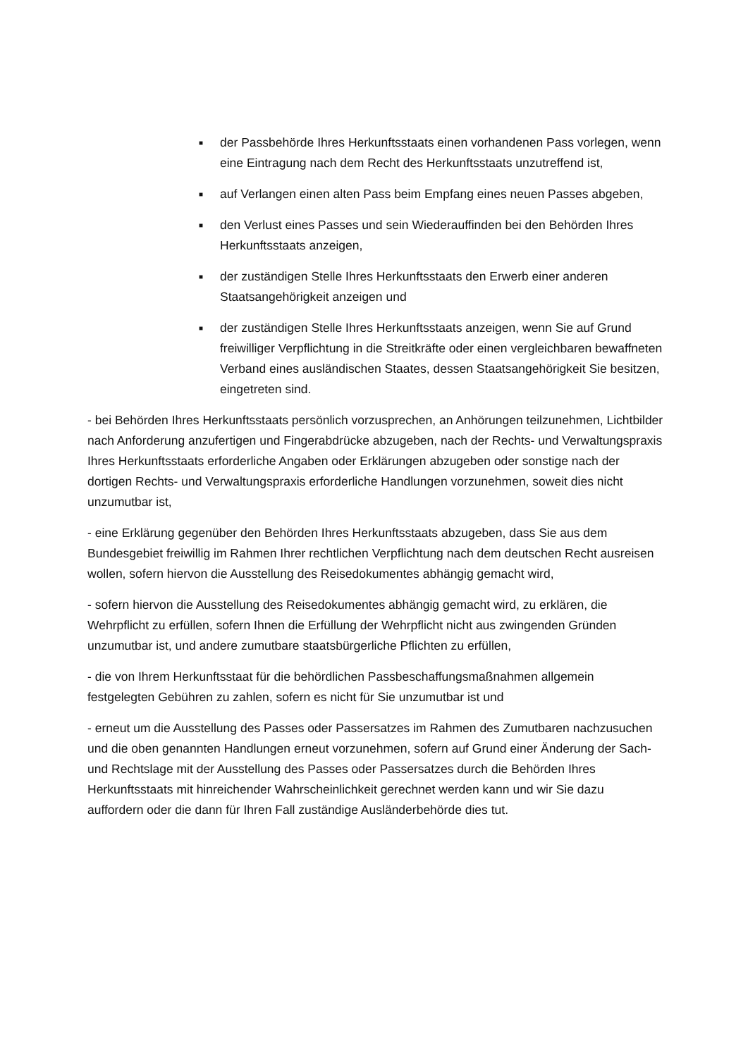■ der Passbehörde Ihres Herkunftsstaats einen vorhandenen Pass vorlegen, wenn eine Eintragung nach dem Recht des Herkunftsstaats unzutreffend ist,
■ auf Verlangen einen alten Pass beim Empfang eines neuen Passes abgeben,
■ den Verlust eines Passes und sein Wiederauffinden bei den Behörden Ihres Herkunftsstaats anzeigen,
■ der zuständigen Stelle Ihres Herkunftsstaats den Erwerb einer anderen Staatsangehörigkeit anzeigen und
■ der zuständigen Stelle Ihres Herkunftsstaats anzeigen, wenn Sie auf Grund freiwilliger Verpflichtung in die Streitkräfte oder einen vergleichbaren bewaffneten Verband eines ausländischen Staates, dessen Staatsangehörigkeit Sie besitzen, eingetreten sind.
- bei Behörden Ihres Herkunftsstaats persönlich vorzusprechen, an Anhörungen teilzunehmen, Lichtbilder nach Anforderung anzufertigen und Fingerabdrücke abzugeben, nach der Rechts- und Verwaltungspraxis Ihres Herkunftsstaats erforderliche Angaben oder Erklärungen abzugeben oder sonstige nach der dortigen Rechts- und Verwaltungspraxis erforderliche Handlungen vorzunehmen, soweit dies nicht unzumutbar ist,
- eine Erklärung gegenüber den Behörden Ihres Herkunftsstaats abzugeben, dass Sie aus dem Bundesgebiet freiwillig im Rahmen Ihrer rechtlichen Verpflichtung nach dem deutschen Recht ausreisen wollen, sofern hiervon die Ausstellung des Reisedokumentes abhängig gemacht wird,
- sofern hiervon die Ausstellung des Reisedokumentes abhängig gemacht wird, zu erklären, die Wehrpflicht zu erfüllen, sofern Ihnen die Erfüllung der Wehrpflicht nicht aus zwingenden Gründen unzumutbar ist, und andere zumutbare staatsbürgerliche Pflichten zu erfüllen,
- die von Ihrem Herkunftsstaat für die behördlichen Passbeschaffungsmaßnahmen allgemein festgelegten Gebühren zu zahlen, sofern es nicht für Sie unzumutbar ist und
- erneut um die Ausstellung des Passes oder Passersatzes im Rahmen des Zumutbaren nachzusuchen und die oben genannten Handlungen erneut vorzunehmen, sofern auf Grund einer Änderung der Sach- und Rechtslage mit der Ausstellung des Passes oder Passersatzes durch die Behörden Ihres Herkunftsstaats mit hinreichender Wahrscheinlichkeit gerechnet werden kann und wir Sie dazu auffordern oder die dann für Ihren Fall zuständige Ausländerbehörde dies tut.